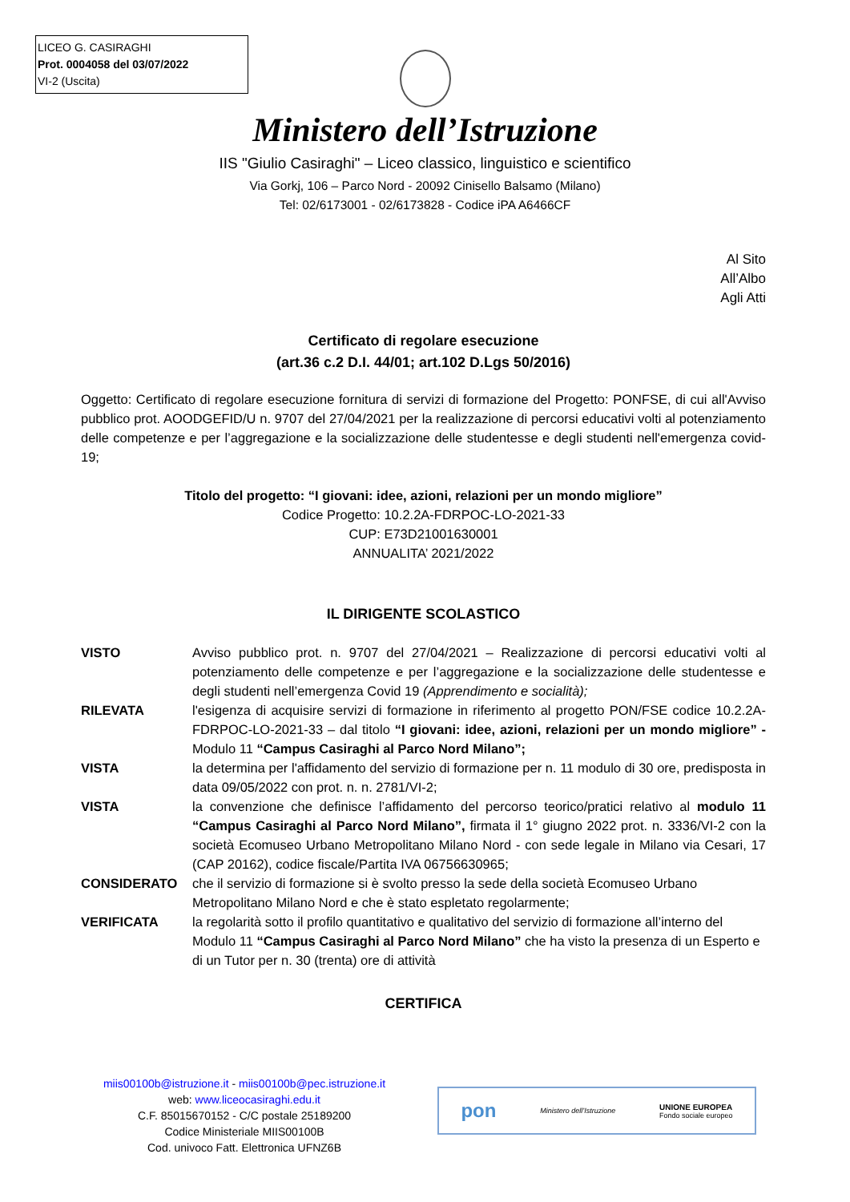LICEO G. CASIRAGHI
Prot. 0004058 del 03/07/2022
VI-2 (Uscita)
Ministero dell’Istruzione
IIS "Giulio Casiraghi" – Liceo classico, linguistico e scientifico
Via Gorkj, 106 – Parco Nord - 20092 Cinisello Balsamo (Milano)
Tel: 02/6173001 - 02/6173828 - Codice iPA A6466CF
Al Sito
All’Albo
Agli Atti
Certificato di regolare esecuzione
(art.36 c.2 D.I. 44/01; art.102 D.Lgs 50/2016)
Oggetto: Certificato di regolare esecuzione fornitura di servizi di formazione del Progetto: PONFSE, di cui all'Avviso pubblico prot. AOODGEFID/U n. 9707 del 27/04/2021 per la realizzazione di percorsi educativi volti al potenziamento delle competenze e per l’aggregazione e la socializzazione delle studentesse e degli studenti nell'emergenza covid-19;
Titolo del progetto: “I giovani: idee, azioni, relazioni per un mondo migliore”
Codice Progetto: 10.2.2A-FDRPOC-LO-2021-33
CUP: E73D21001630001
ANNUALITA’ 2021/2022
IL DIRIGENTE SCOLASTICO
VISTO Avviso pubblico prot. n. 9707 del 27/04/2021 – Realizzazione di percorsi educativi volti al potenziamento delle competenze e per l’aggregazione e la socializzazione delle studentesse e degli studenti nell’emergenza Covid 19 (Apprendimento e socialità);
RILEVATA l'esigenza di acquisire servizi di formazione in riferimento al progetto PON/FSE codice 10.2.2A-FDRPOC-LO-2021-33 – dal titolo “I giovani: idee, azioni, relazioni per un mondo migliore” - Modulo 11 “Campus Casiraghi al Parco Nord Milano”;
VISTA la determina per l'affidamento del servizio di formazione per n. 11 modulo di 30 ore, predisposta in data 09/05/2022 con prot. n. n. 2781/VI-2;
VISTA la convenzione che definisce l’affidamento del percorso teorico/pratici relativo al modulo 11 “Campus Casiraghi al Parco Nord Milano”, firmata il 1° giugno 2022 prot. n. 3336/VI-2 con la società Ecomuseo Urbano Metropolitano Milano Nord - con sede legale in Milano via Cesari, 17 (CAP 20162), codice fiscale/Partita IVA 06756630965;
CONSIDERATO che il servizio di formazione si è svolto presso la sede della società Ecomuseo Urbano Metropolitano Milano Nord e che è stato espletato regolarmente;
VERIFICATA la regolarità sotto il profilo quantitativo e qualitativo del servizio di formazione all’interno del Modulo 11 “Campus Casiraghi al Parco Nord Milano” che ha visto la presenza di un Esperto e di un Tutor per n. 30 (trenta) ore di attività
CERTIFICA
miis00100b@istruzione.it - miis00100b@pec.istruzione.it
web: www.liceocasiraghi.edu.it
C.F. 85015670152 - C/C postale 25189200
Codice Ministeriale MIIS00100B
Cod. univoco Fatt. Elettronica UFNZ6B
pon Ministero dell’Istruzione UNIONE EUROPEA
Fondo sociale europeo